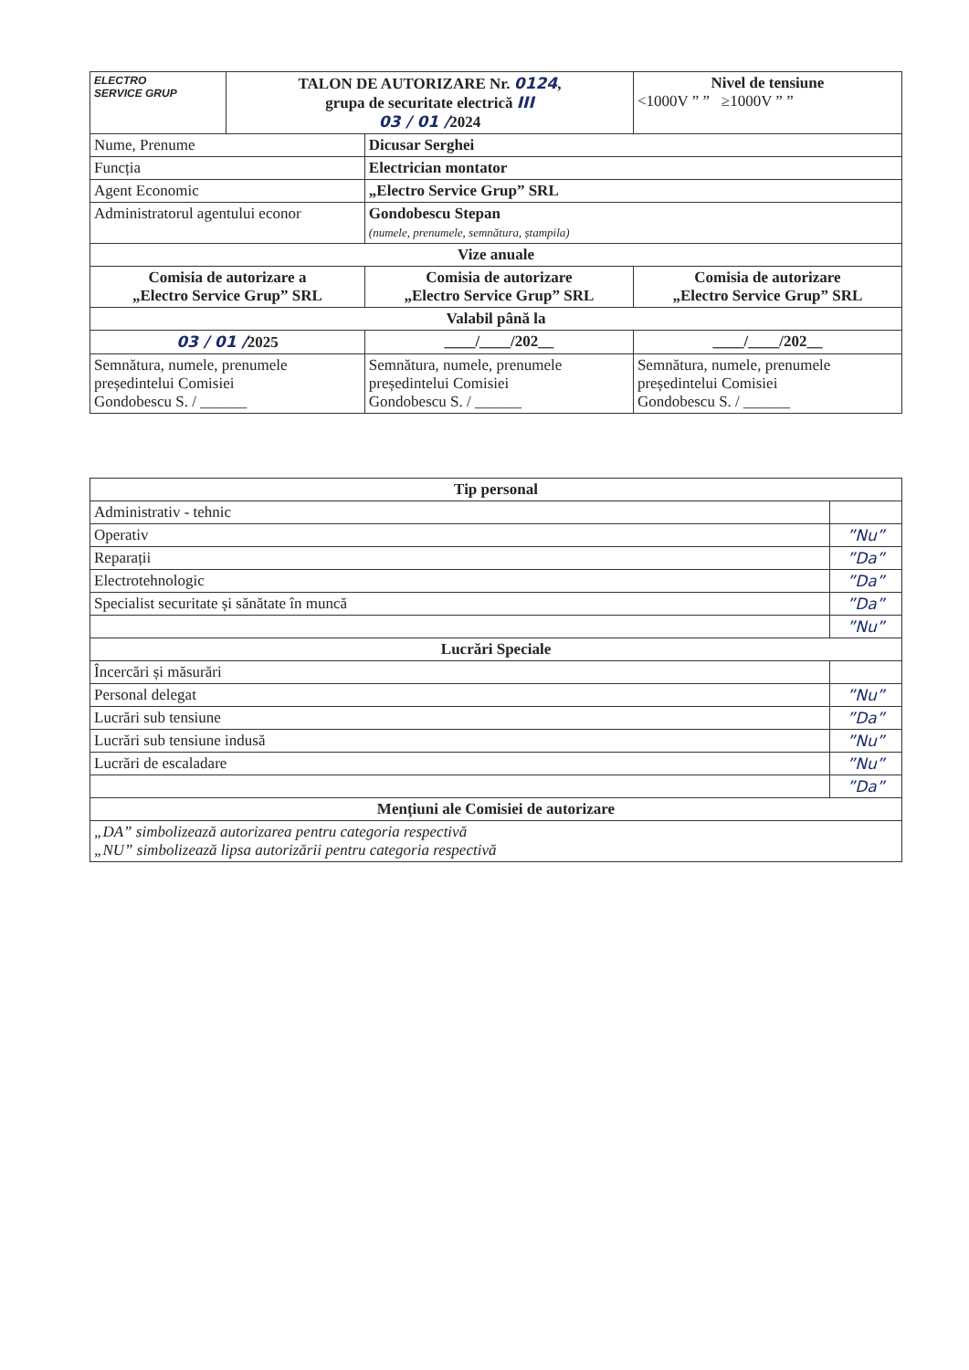| ELECTRO SERVICE GRUP | TALON DE AUTORIZARE Nr. 0124 , grupa de securitate electrică III 03 / 01 / 2024 | | Nivel de tensiune <1000V ” ” ≥1000V ” ” |
| Nume, Prenume | | Dicusar Serghei | |
| Funcția | | Electrician montator | |
| Agent Economic | | „Electro Service Grup” SRL | |
| Administratorul agentului econor | | Gondobescu Stepan (numele, prenumele, semnătura, ștampila) | |
| Vize anuale | | | |
| Comisia de autorizare a „Electro Service Grup” SRL | | Comisia de autorizare „Electro Service Grup” SRL | Comisia de autorizare „Electro Service Grup” SRL |
| Valabil până la | | | |
| 03 / 01 / 2025 | | ____/____/202__ | ____/____/202__ |
| Semnătura, numele, prenumele președintelui Comisiei Gondobescu S. / ______ | | Semnătura, numele, prenumele președintelui Comisiei Gondobescu S. / ______ | Semnătura, numele, prenumele președintelui Comisiei Gondobescu S. / ______ |
| Tip personal | |
| --- | --- |
| Administrativ - tehnic | |
| Operativ | ”Nu” |
| Reparații | ”Da” |
| Electrotehnologic | ”Da” |
| Specialist securitate și sănătate în muncă | ”Da” |
| | ”Nu” |
| Lucrări Speciale | |
| Încercări și măsurări | |
| Personal delegat | ”Nu” |
| Lucrări sub tensiune | ”Da” |
| Lucrări sub tensiune indusă | ”Nu” |
| Lucrări de escaladare | ”Nu” |
| | ”Da” |
| Mențiuni ale Comisiei de autorizare | |
| „DA” simbolizează autorizarea pentru categoria respectivă „NU” simbolizează lipsa autorizării pentru categoria respectivă | |